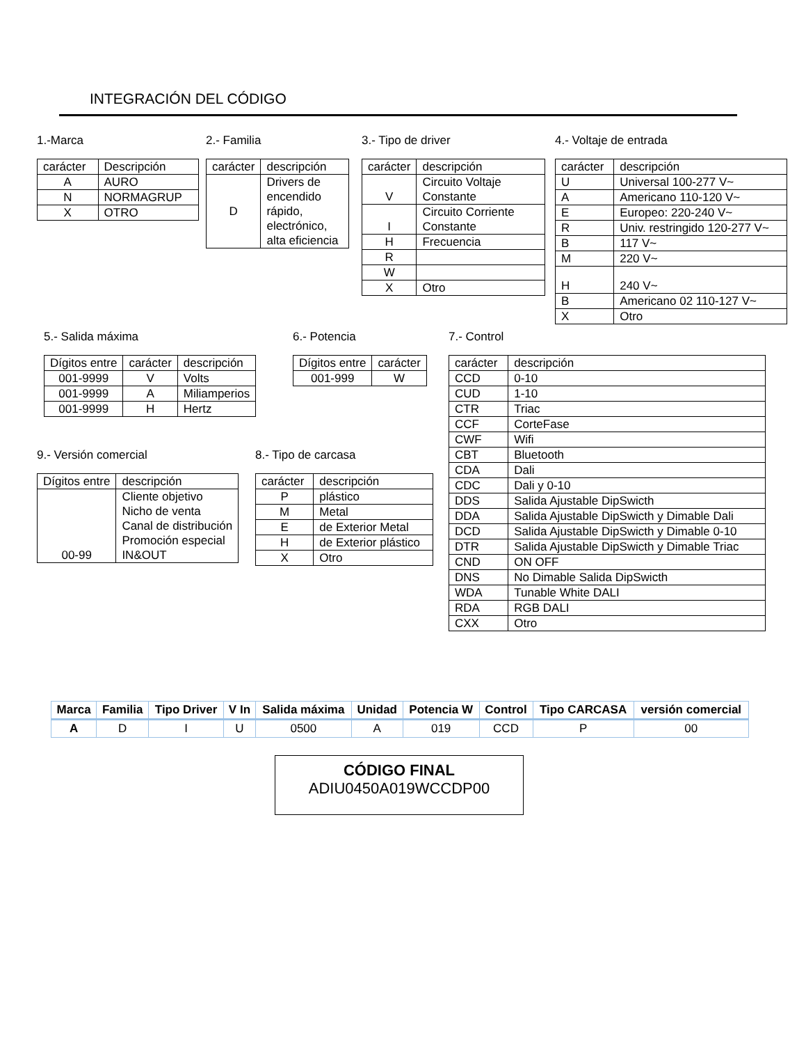INTEGRACIÓN DEL CÓDIGO
1.-Marca
| carácter | Descripción |
| A | AURO |
| N | NORMAGRUP |
| X | OTRO |
2.- Familia
| carácter | descripción |
| D | Drivers de encendido rápido, electrónico, alta eficiencia |
3.- Tipo de driver
| carácter | descripción |
| V | Circuito Voltaje Constante |
| I | Circuito Corriente Constante |
| H | Frecuencia |
| R | |
| W | |
| X | Otro |
4.- Voltaje de entrada
| carácter | descripción |
| U | Universal 100-277 V~ |
| A | Americano 110-120 V~ |
| E | Europeo: 220-240 V~ |
| R | Univ. restringido 120-277 V~ |
| B | 117 V~ |
| M | 220 V~ |
| H | 240 V~ |
| B | Americano 02 110-127 V~ |
| X | Otro |
5.- Salida máxima
| Dígitos entre | carácter | descripción |
| 001-9999 | V | Volts |
| 001-9999 | A | Miliamperios |
| 001-9999 | H | Hertz |
6.- Potencia
| Dígitos entre | carácter |
| 001-999 | W |
9.- Versión comercial
| Dígitos entre | descripción |
| 00-99 | Cliente objetivo Nicho de venta Canal de distribución Promoción especial IN&OUT |
8.- Tipo de carcasa
| carácter | descripción |
| P | plástico |
| M | Metal |
| E | de Exterior Metal |
| H | de Exterior plástico |
| X | Otro |
7.- Control
| carácter | descripción |
| CCD | 0-10 |
| CUD | 1-10 |
| CTR | Triac |
| CCF | CorteFase |
| CWF | Wifi |
| CBT | Bluetooth |
| CDA | Dali |
| CDC | Dali y 0-10 |
| DDS | Salida Ajustable DipSwicth |
| DDA | Salida Ajustable DipSwicth y Dimable Dali |
| DCD | Salida Ajustable DipSwicth y Dimable 0-10 |
| DTR | Salida Ajustable DipSwicth y Dimable Triac |
| CND | ON OFF |
| DNS | No Dimable Salida DipSwicth |
| WDA | Tunable White DALI |
| RDA | RGB DALI |
| CXX | Otro |
| Marca | Familia | Tipo Driver | V In | Salida máxima | Unidad | Potencia W | Control | Tipo CARCASA | versión comercial |
| --- | --- | --- | --- | --- | --- | --- | --- | --- | --- |
| A | D | I | U | 0500 | A | 019 | CCD | P | 00 |
CÓDIGO FINAL
ADIU0450A019WCCDP00